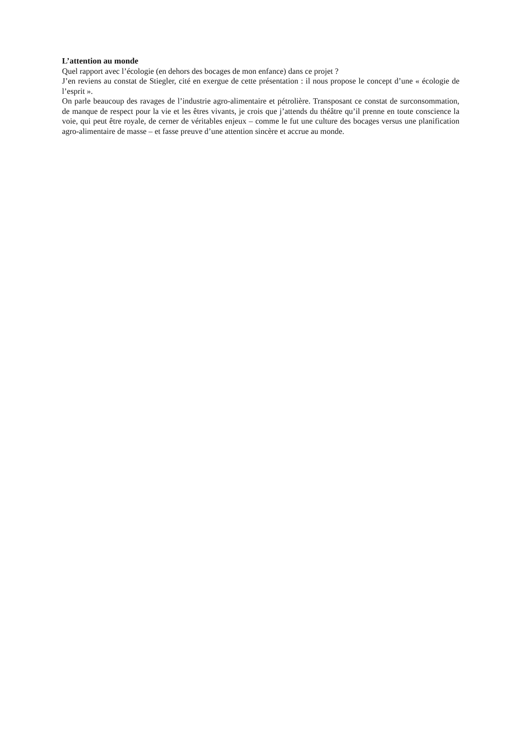L’attention au monde
Quel rapport avec l’écologie (en dehors des bocages de mon enfance) dans ce projet ?
J’en reviens au constat de Stiegler, cité en exergue de cette présentation : il nous propose le concept d’une « écologie de l’esprit ».
On parle beaucoup des ravages de l’industrie agro-alimentaire et pétrolière. Transposant ce constat de surconsommation, de manque de respect pour la vie et les êtres vivants, je crois que j’attends du théâtre qu’il prenne en toute conscience la voie, qui peut être royale, de cerner de véritables enjeux – comme le fut une culture des bocages versus une planification agro-alimentaire de masse – et fasse preuve d’une attention sincère et accrue au monde.